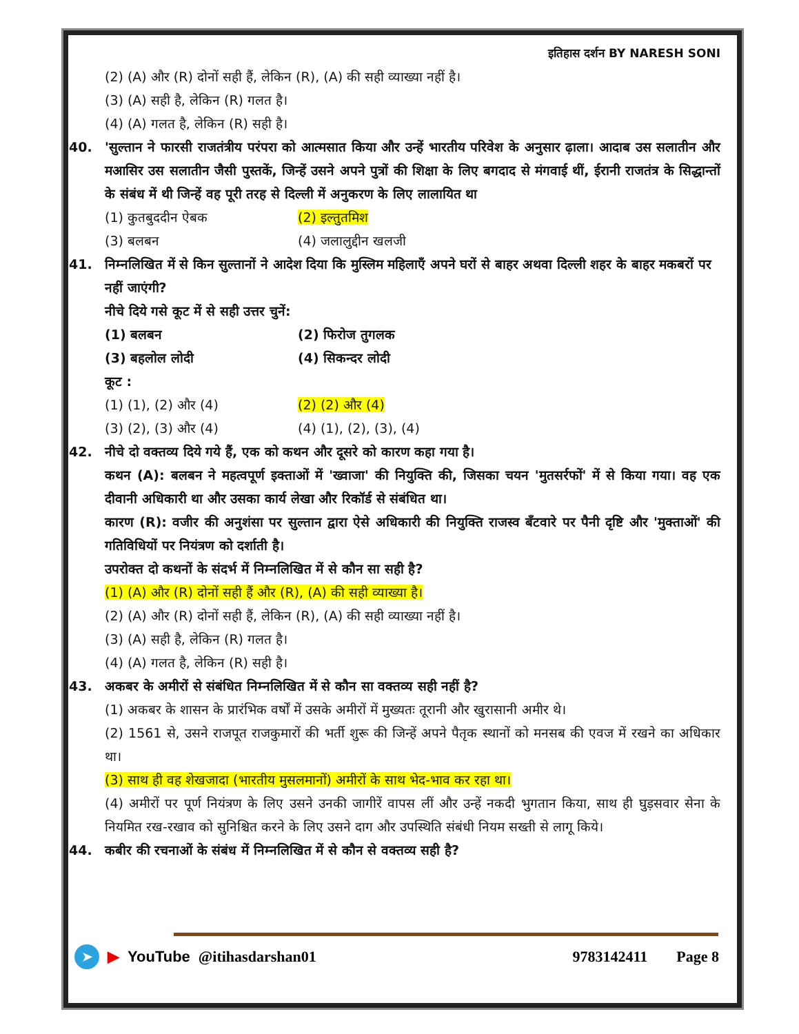इतिहास दर्शन BY NARESH SONI
(2) (A) और (R) दोनों सही हैं, लेकिन (R), (A) की सही व्याख्या नहीं है।
(3) (A) सही है, लेकिन (R) गलत है।
(4) (A) गलत है, लेकिन (R) सही है।
40. 'सुल्तान ने फारसी राजतंत्रीय परंपरा को आत्मसात किया और उन्हें भारतीय परिवेश के अनुसार ढ़ाला। आदाब उस सलातीन और मआसिर उस सलातीन जैसी पुस्तकें, जिन्हें उसने अपने पुत्रों की शिक्षा के लिए बगदाद से मंगवाई थीं, ईरानी राजतंत्र के सिद्धान्तों के संबंध में थी जिन्हें वह पूरी तरह से दिल्ली में अनुकरण के लिए लालायित था
(1) कुतबुददीन ऐबक (2) इल्तुतमिश
(3) बलबन (4) जलालुद्दीन खलजी
41. निम्नलिखित में से किन सुल्तानों ने आदेश दिया कि मुस्लिम महिलाएँ अपने घरों से बाहर अथवा दिल्ली शहर के बाहर मकबरों पर नहीं जाएंगी?
नीचे दिये गसे कूट में से सही उत्तर चुनें:
(1) बलबन (2) फिरोज तुगलक
(3) बहलोल लोदी (4) सिकन्दर लोदी
कूट :
(1) (1), (2) और (4) (2) (2) और (4)
(3) (2), (3) और (4) (4) (1), (2), (3), (4)
42. नीचे दो वक्तव्य दिये गये हैं, एक को कथन और दूसरे को कारण कहा गया है।
कथन (A): बलबन ने महत्वपूर्ण इक्ताओं में 'ख्वाजा' की नियुक्ति की, जिसका चयन 'मुतसर्रफों' में से किया गया। वह एक दीवानी अधिकारी था और उसका कार्य लेखा और रिकॉर्ड से संबंधित था।
कारण (R): वजीर की अनुशंसा पर सुल्तान द्वारा ऐसे अधिकारी की नियुक्ति राजस्व बँटवारे पर पैनी दृष्टि और 'मुक्ताओं' की गतिविधियों पर नियंत्रण को दर्शाती है।
उपरोक्त दो कथनों के संदर्भ में निम्नलिखित में से कौन सा सही है?
(1) (A) और (R) दोनों सही हैं और (R), (A) की सही व्याख्या है।
(2) (A) और (R) दोनों सही हैं, लेकिन (R), (A) की सही व्याख्या नहीं है।
(3) (A) सही है, लेकिन (R) गलत है।
(4) (A) गलत है, लेकिन (R) सही है।
43. अकबर के अमीरों से संबंधित निम्नलिखित में से कौन सा वक्तव्य सही नहीं है?
(1) अकबर के शासन के प्रारंभिक वर्षों में उसके अमीरों में मुख्यतः तूरानी और खुरासानी अमीर थे।
(2) 1561 से, उसने राजपूत राजकुमारों की भर्ती शुरू की जिन्हें अपने पैतृक स्थानों को मनसब की एवज में रखने का अधिकार था।
(3) साथ ही वह शेखजादा (भारतीय मुसलमानों) अमीरों के साथ भेद-भाव कर रहा था।
(4) अमीरों पर पूर्ण नियंत्रण के लिए उसने उनकी जागीरें वापस लीं और उन्हें नकदी भुगतान किया, साथ ही घुड़सवार सेना के नियमित रख-रखाव को सुनिश्चित करने के लिए उसने दाग और उपस्थिति संबंधी नियम सख्ती से लागू किये।
44. कबीर की रचनाओं के संबंध में निम्नलिखित में से कौन से वक्तव्य सही है?
➤ ▶ YouTube @itihasdarshan01 9783142411 Page 8